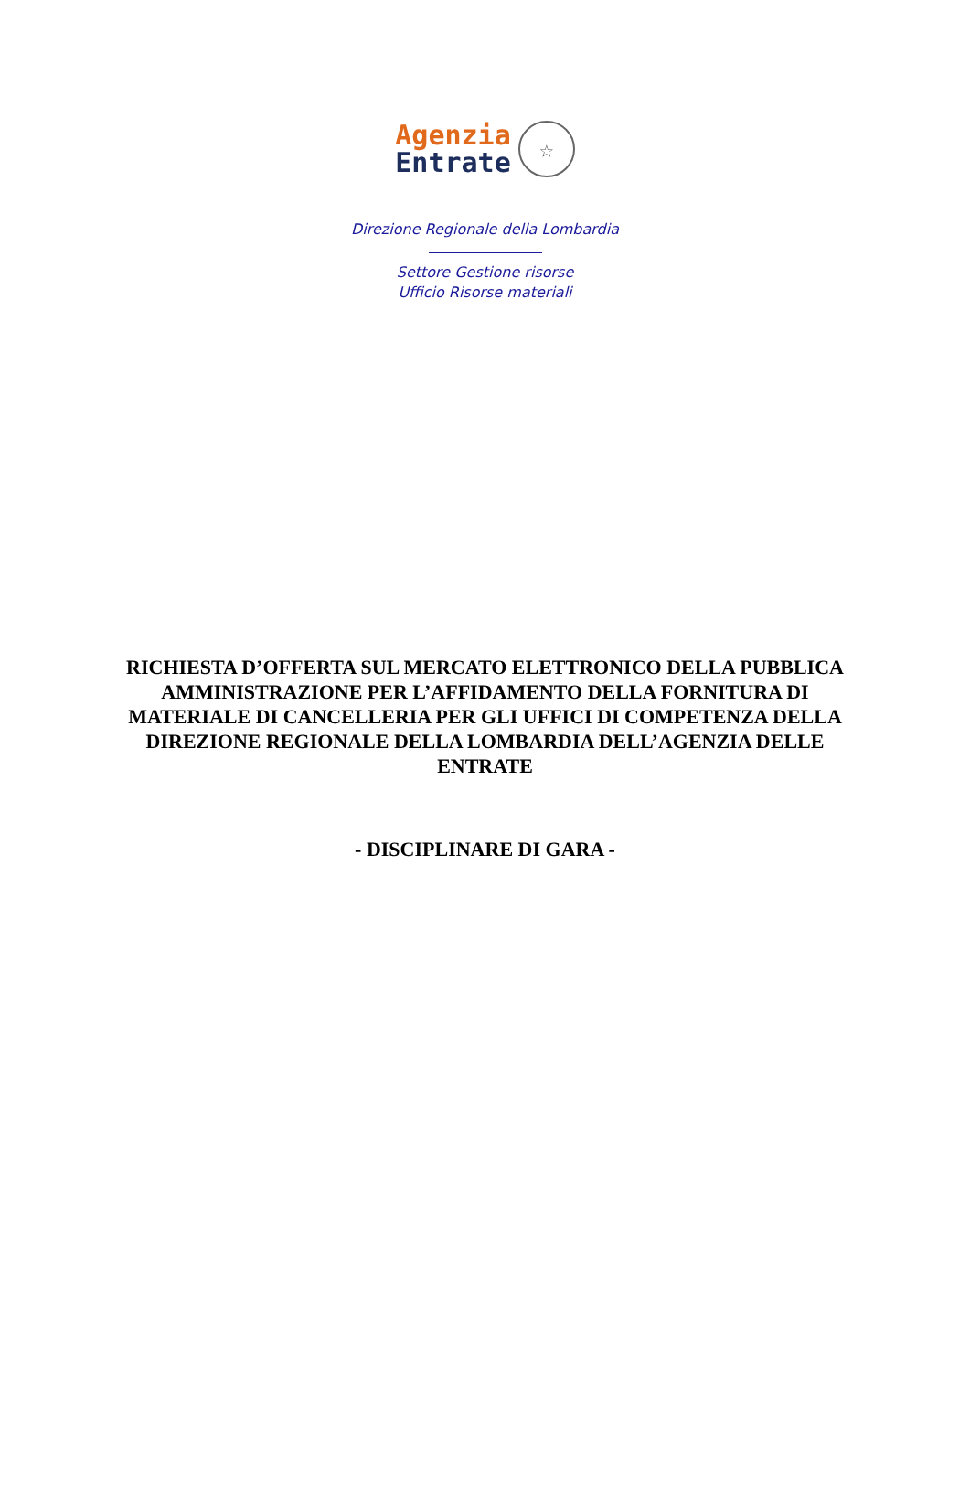Agenzia
Entrate
☆
Direzione Regionale della Lombardia
Settore Gestione risorse
Ufficio Risorse materiali
RICHIESTA D’OFFERTA SUL MERCATO ELETTRONICO DELLA PUBBLICA AMMINISTRAZIONE PER L’AFFIDAMENTO DELLA FORNITURA DI MATERIALE DI CANCELLERIA PER GLI UFFICI DI COMPETENZA DELLA DIREZIONE REGIONALE DELLA LOMBARDIA DELL’AGENZIA DELLE ENTRATE
- DISCIPLINARE DI GARA -